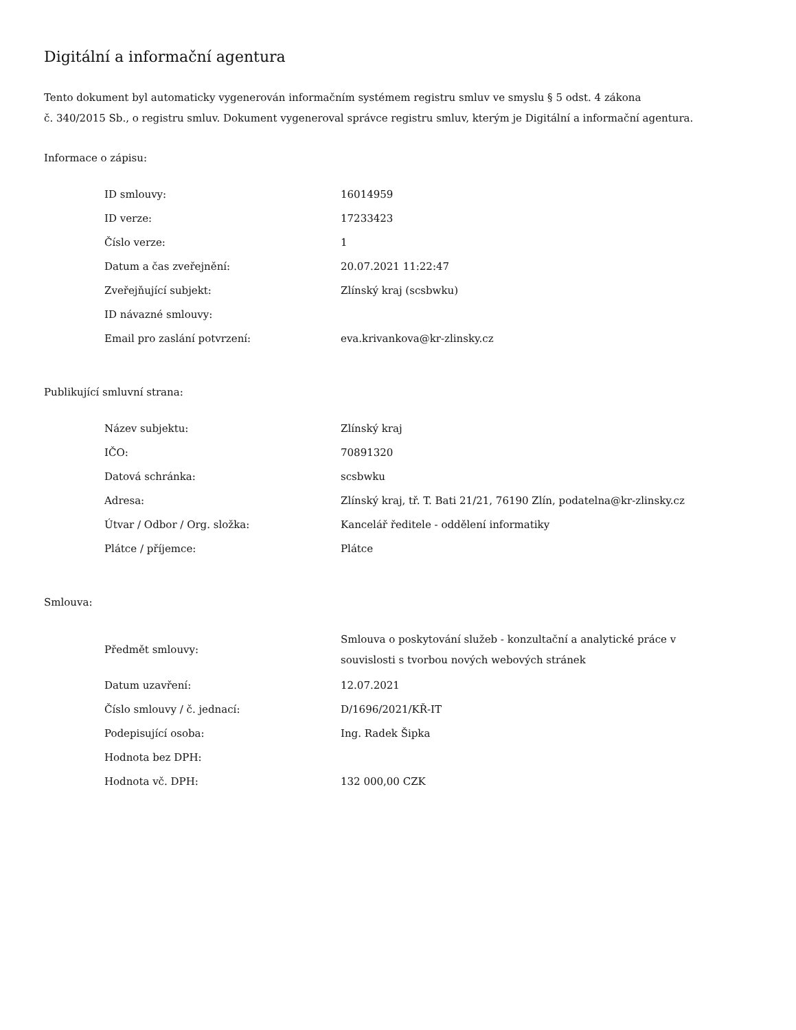Digitální a informační agentura
Tento dokument byl automaticky vygenerován informačním systémem registru smluv ve smyslu § 5 odst. 4 zákona
č. 340/2015 Sb., o registru smluv. Dokument vygeneroval správce registru smluv, kterým je Digitální a informační agentura.
Informace o zápisu:
| ID smlouvy: | 16014959 |
| ID verze: | 17233423 |
| Číslo verze: | 1 |
| Datum a čas zveřejnění: | 20.07.2021 11:22:47 |
| Zveřejňující subjekt: | Zlínský kraj (scsbwku) |
| ID návazné smlouvy: | |
| Email pro zaslání potvrzení: | eva.krivankova@kr-zlinsky.cz |
Publikující smluvní strana:
| Název subjektu: | Zlínský kraj |
| IČO: | 70891320 |
| Datová schránka: | scsbwku |
| Adresa: | Zlínský kraj, tř. T. Bati 21/21, 76190 Zlín, podatelna@kr-zlinsky.cz |
| Útvar / Odbor / Org. složka: | Kancelář ředitele - oddělení informatiky |
| Plátce / příjemce: | Plátce |
Smlouva:
| Předmět smlouvy: | Smlouva o poskytování služeb - konzultační a analytické práce v souvislosti s tvorbou nových webových stránek |
| Datum uzavření: | 12.07.2021 |
| Číslo smlouvy / č. jednací: | D/1696/2021/KŘ-IT |
| Podepisující osoba: | Ing. Radek Šipka |
| Hodnota bez DPH: | |
| Hodnota vč. DPH: | 132 000,00 CZK |